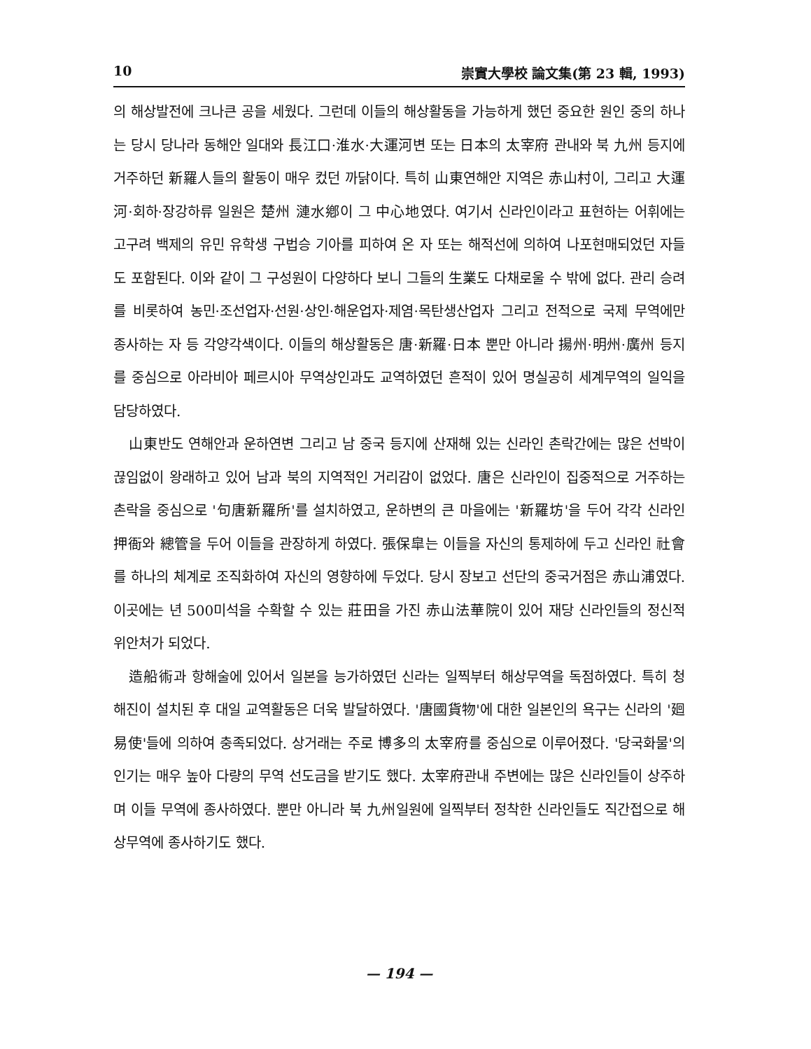10 崇實大學校 論文集(第 23 輯, 1993)
의 해상발전에 크나큰 공을 세웠다. 그런데 이들의 해상활동을 가능하게 했던 중요한 원인 중의 하나는 당시 당나라 동해안 일대와 長江口·淮水·大運河변 또는 日本의 太宰府 관내와 북 九州 등지에 거주하던 新羅人들의 활동이 매우 컸던 까닭이다. 특히 山東연해안 지역은 赤山村이, 그리고 大運河·회하·장강하류 일원은 楚州 漣水鄕이 그 中心地였다. 여기서 신라인이라고 표현하는 어휘에는 고구려 백제의 유민 유학생 구법승 기아를 피하여 온 자 또는 해적선에 의하여 나포현매되었던 자들도 포함된다. 이와 같이 그 구성원이 다양하다 보니 그들의 生業도 다채로울 수 밖에 없다. 관리 승려를 비롯하여 농민·조선업자·선원·상인·해운업자·제염·목탄생산업자 그리고 전적으로 국제 무역에만 종사하는 자 등 각양각색이다. 이들의 해상활동은 唐·新羅·日本 뿐만 아니라 揚州·明州·廣州 등지를 중심으로 아라비아 페르시아 무역상인과도 교역하였던 흔적이 있어 명실공히 세계무역의 일익을 담당하였다.
山東반도 연해안과 운하연변 그리고 남 중국 등지에 산재해 있는 신라인 촌락간에는 많은 선박이 끊임없이 왕래하고 있어 남과 북의 지역적인 거리감이 없었다. 唐은 신라인이 집중적으로 거주하는 촌락을 중심으로 '句唐新羅所'를 설치하였고, 운하변의 큰 마을에는 '新羅坊'을 두어 각각 신라인 押衙와 總管을 두어 이들을 관장하게 하였다. 張保皐는 이들을 자신의 통제하에 두고 신라인 社會를 하나의 체계로 조직화하여 자신의 영향하에 두었다. 당시 장보고 선단의 중국거점은 赤山浦였다. 이곳에는 년 500미석을 수확할 수 있는 莊田을 가진 赤山法華院이 있어 재당 신라인들의 정신적 위안처가 되었다.
造船術과 항해술에 있어서 일본을 능가하였던 신라는 일찍부터 해상무역을 독점하였다. 특히 청해진이 설치된 후 대일 교역활동은 더욱 발달하였다. '唐國貨物'에 대한 일본인의 욕구는 신라의 '廻易使'들에 의하여 충족되었다. 상거래는 주로 博多의 太宰府를 중심으로 이루어졌다. '당국화물'의 인기는 매우 높아 다량의 무역 선도금을 받기도 했다. 太宰府관내 주변에는 많은 신라인들이 상주하며 이들 무역에 종사하였다. 뿐만 아니라 북 九州일원에 일찍부터 정착한 신라인들도 직간접으로 해상무역에 종사하기도 했다.
— 194 —